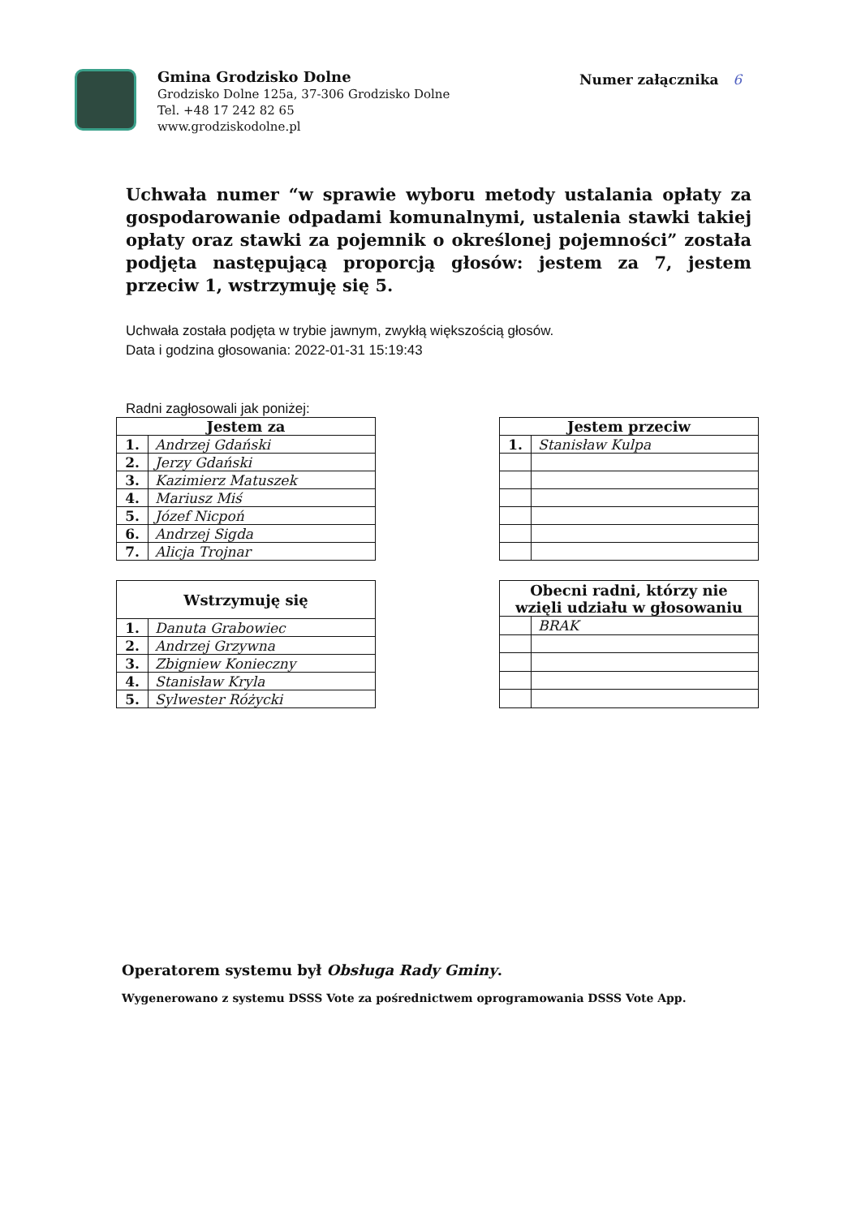Gmina Grodzisko Dolne
Grodzisko Dolne 125a, 37-306 Grodzisko Dolne
Tel. +48 17 242 82 65
www.grodziskodolne.pl
Numer załącznika 6
Uchwała numer “w sprawie wyboru metody ustalania opłaty za gospodarowanie odpadami komunalnymi, ustalenia stawki takiej opłaty oraz stawki za pojemnik o określonej pojemności” została podjęta następującą proporcją głosów: jestem za 7, jestem przeciw 1, wstrzymuję się 5.
Uchwała została podjęta w trybie jawnym, zwykłą większością głosów.
Data i godzina głosowania: 2022-01-31 15:19:43
Radni zagłosowali jak poniżej:
| Jestem za | |
| --- | --- |
| 1. | Andrzej Gdański |
| 2. | Jerzy Gdański |
| 3. | Kazimierz Matuszek |
| 4. | Mariusz Miś |
| 5. | Józef Nicpoń |
| 6. | Andrzej Sigda |
| 7. | Alicja Trojnar |
| Jestem przeciw | |
| --- | --- |
| 1. | Stanisław Kulpa |
| Wstrzymuję się | |
| --- | --- |
| 1. | Danuta Grabowiec |
| 2. | Andrzej Grzywna |
| 3. | Zbigniew Konieczny |
| 4. | Stanisław Kryla |
| 5. | Sylwester Różycki |
| Obecni radni, którzy nie wzięli udziału w głosowaniu | |
| --- | --- |
| | BRAK |
Operatorem systemu był Obsługa Rady Gminy.
Wygenerowano z systemu DSSS Vote za pośrednictwem oprogramowania DSSS Vote App.